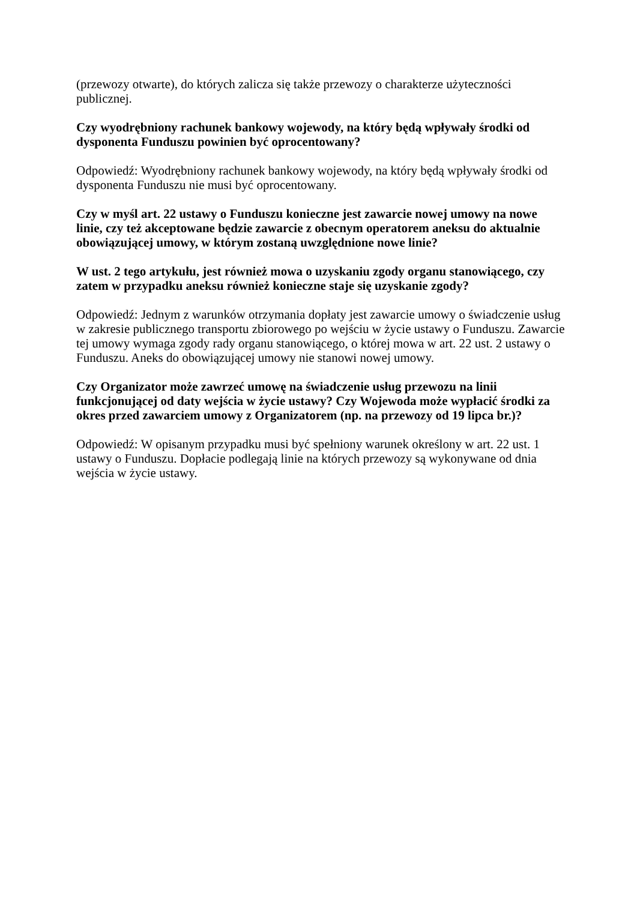(przewozy otwarte), do których zalicza się także przewozy o charakterze użyteczności publicznej.
Czy wyodrębniony rachunek bankowy wojewody, na który będą wpływały środki od dysponenta Funduszu powinien być oprocentowany?
Odpowiedź: Wyodrębniony rachunek bankowy wojewody, na który będą wpływały środki od dysponenta Funduszu nie musi być oprocentowany.
Czy w myśl art. 22 ustawy o Funduszu konieczne jest zawarcie nowej umowy na nowe linie, czy też akceptowane będzie zawarcie z obecnym operatorem aneksu do aktualnie obowiązującej umowy, w którym zostaną uwzględnione nowe linie?
W ust. 2 tego artykułu, jest również mowa o uzyskaniu zgody organu stanowiącego, czy zatem w przypadku aneksu również konieczne staje się uzyskanie zgody?
Odpowiedź: Jednym z warunków otrzymania dopłaty jest zawarcie umowy o świadczenie usług w zakresie publicznego transportu zbiorowego po wejściu w życie ustawy o Funduszu. Zawarcie tej umowy wymaga zgody rady organu stanowiącego, o której mowa w art. 22 ust. 2 ustawy o Funduszu. Aneks do obowiązującej umowy nie stanowi nowej umowy.
Czy Organizator może zawrzeć umowę na świadczenie usług przewozu na linii funkcjonującej od daty wejścia w życie ustawy? Czy Wojewoda może wypłacić środki za okres przed zawarciem umowy z Organizatorem (np. na przewozy od 19 lipca br.)?
Odpowiedź: W opisanym przypadku musi być spełniony warunek określony w art. 22 ust. 1 ustawy o Funduszu. Dopłacie podlegają linie na których przewozy są wykonywane od dnia wejścia w życie ustawy.